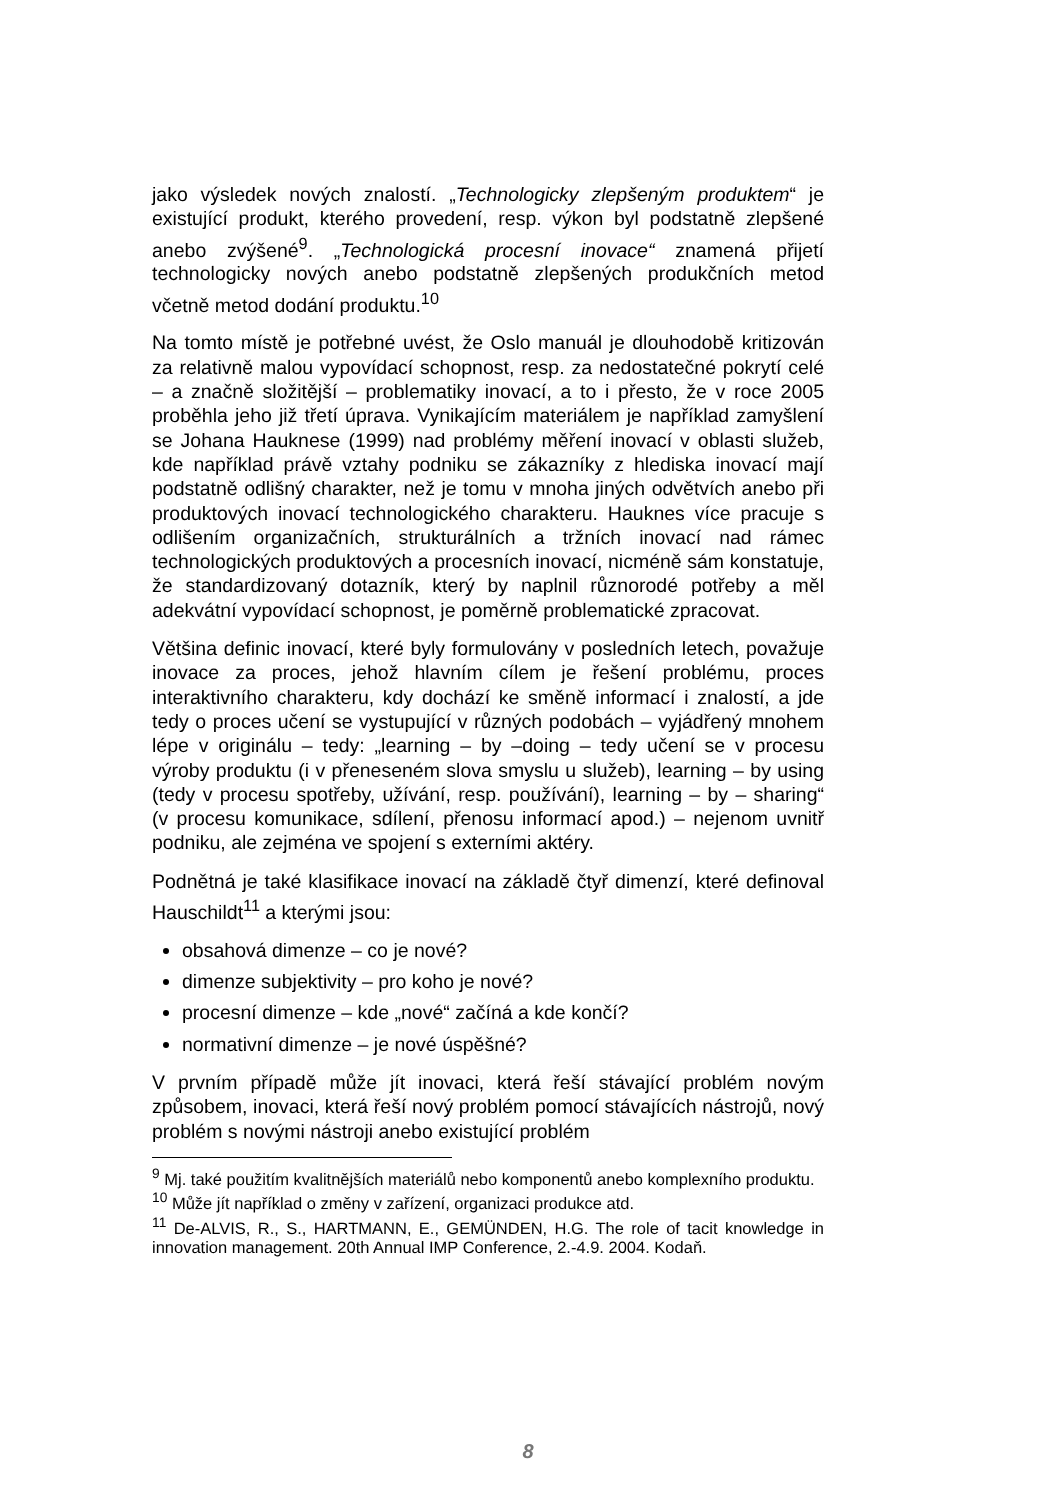jako výsledek nových znalostí. „Technologicky zlepšeným produktem“ je existující produkt, kterého provedení, resp. výkon byl podstatně zlepšené anebo zvýšené<sup>9</sup>. „Technologická procesní inovace“ znamená přijetí technologicky nových anebo podstatně zlepšených produkčních metod včetně metod dodání produktu.<sup>10</sup>
Na tomto místě je potřebné uvést, že Oslo manuál je dlouhodobě kritizován za relativně malou vypovídací schopnost, resp. za nedostatečné pokrytí celé – a značně složitější – problematiky inovací, a to i přesto, že v roce 2005 proběhla jeho již třetí úprava. Vynikajícím materiálem je například zamyšlení se Johana Hauknese (1999) nad problémy měření inovací v oblasti služeb, kde například právě vztahy podniku se zákazníky z hlediska inovací mají podstatně odlišný charakter, než je tomu v mnoha jiných odvětvích anebo při produktových inovací technologického charakteru. Hauknes více pracuje s odlišením organizačních, strukturálních a tržních inovací nad rámec technologických produktových a procesních inovací, nicméně sám konstatuje, že standardizovaný dotazník, který by naplnil různorodé potřeby a měl adekvátní vypovídací schopnost, je poměrně problematické zpracovat.
Většina definic inovací, které byly formulovány v posledních letech, považuje inovace za proces, jehož hlavním cílem je řešení problému, proces interaktivního charakteru, kdy dochází ke směně informací i znalostí, a jde tedy o proces učení se vystupující v různých podobách – vyjádřený mnohem lépe v originálu – tedy: „learning – by –doing – tedy učení se v procesu výroby produktu (i v přeneseném slova smyslu u služeb), learning – by using (tedy v procesu spotřeby, užívání, resp. používání), learning – by – sharing“ (v procesu komunikace, sdílení, přenosu informací apod.) – nejenom uvnitř podniku, ale zejména ve spojení s externími aktéry.
Podnětná je také klasifikace inovací na základě čtyř dimenzí, které definoval Hauschildt<sup>11</sup> a kterými jsou:
obsahová dimenze – co je nové?
dimenze subjektivity – pro koho je nové?
procesní dimenze – kde „nové“ začíná a kde končí?
normativní dimenze – je nové úspěšné?
V prvním případě může jít inovaci, která řeší stávající problém novým způsobem, inovaci, která řeší nový problém pomocí stávajících nástrojů, nový problém s novými nástroji anebo existující problém
<sup>9</sup> Mj. také použitím kvalitnějších materiálů nebo komponentů anebo komplexního produktu.
<sup>10</sup> Může jít například o změny v zařízení, organizaci produkce atd.
<sup>11</sup> De-ALVIS, R., S., HARTMANN, E., GEMÜNDEN, H.G. The role of tacit knowledge in innovation management. 20th Annual IMP Conference, 2.-4.9. 2004. Kodaň.
8